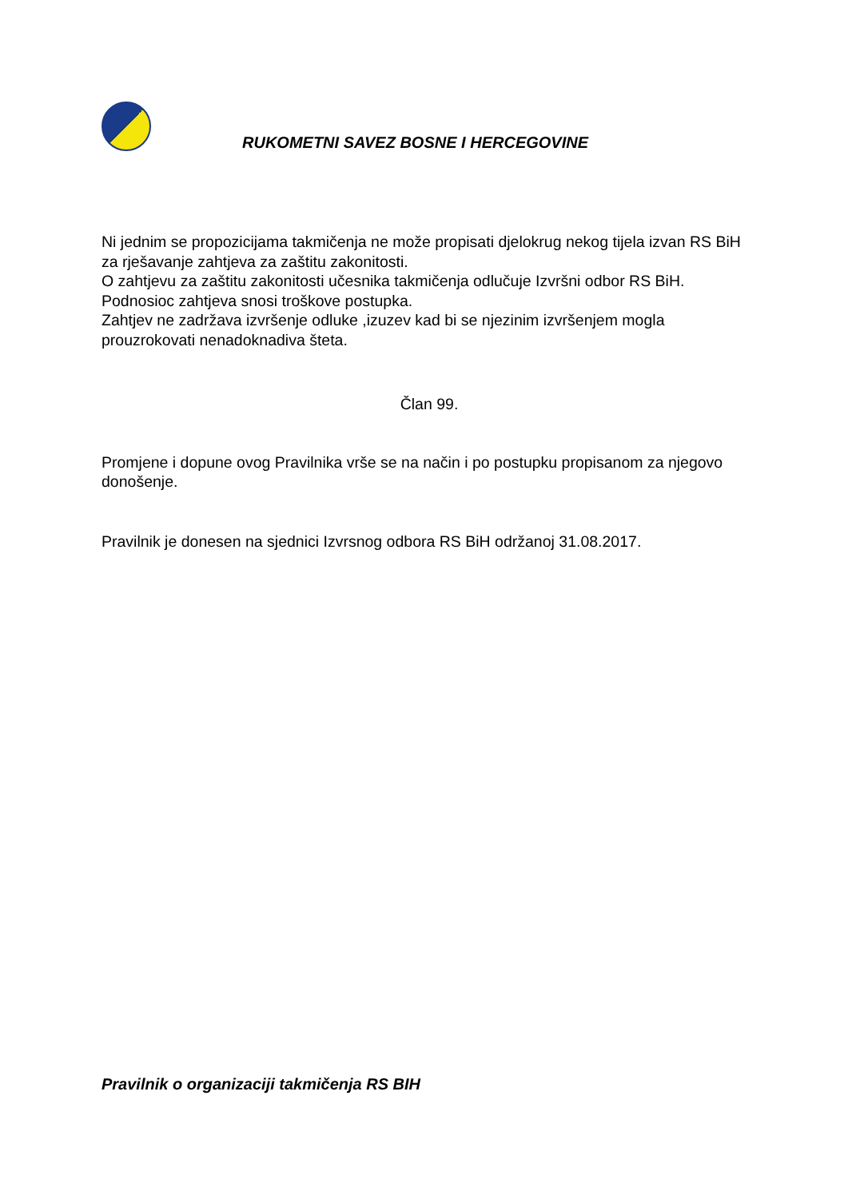RUKOMETNI SAVEZ BOSNE I HERCEGOVINE
Ni jednim se propozicijama takmičenja ne može propisati djelokrug nekog tijela izvan RS BiH za rješavanje zahtjeva za zaštitu zakonitosti.
O zahtjevu za zaštitu zakonitosti učesnika takmičenja odlučuje Izvršni odbor RS BiH.
Podnosioc zahtjeva snosi troškove postupka.
Zahtjev ne zadržava izvršenje odluke ,izuzev kad bi se njezinim izvršenjem mogla prouzrokovati nenadoknadiva šteta.
Član 99.
Promjene i dopune ovog Pravilnika vrše se na način i po postupku propisanom za njegovo donošenje.
Pravilnik je donesen na sjednici Izvrsnog odbora RS BiH održanoj 31.08.2017.
Pravilnik o organizaciji takmičenja RS BIH